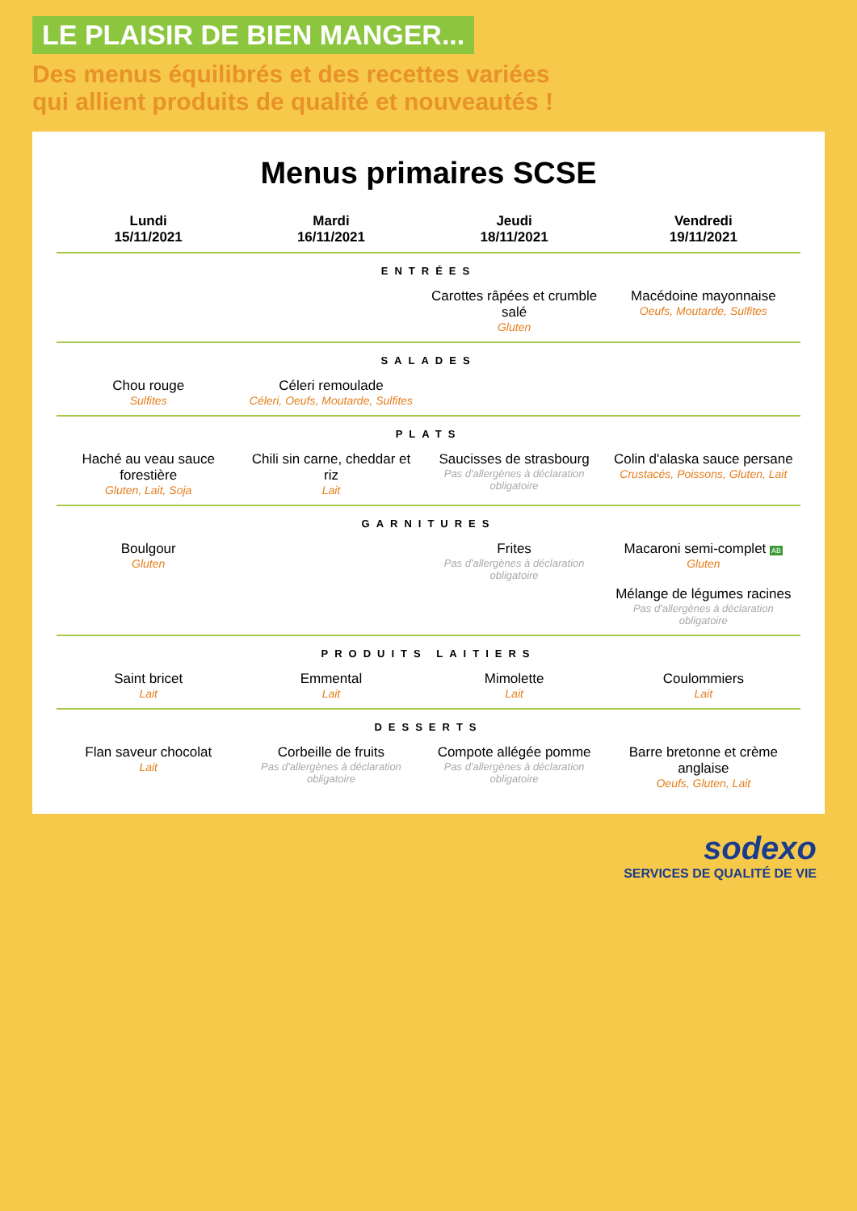LE PLAISIR DE BIEN MANGER...
Des menus équilibrés et des recettes variées
qui allient produits de qualité et nouveautés !
Menus primaires SCSE
| Lundi 15/11/2021 | Mardi 16/11/2021 | Jeudi 18/11/2021 | Vendredi 19/11/2021 |
| --- | --- | --- | --- |
| ENTRÉES | | | |
| | | Carottes râpées et crumble salé Gluten | Macédoine mayonnaise Oeufs, Moutarde, Sulfites |
| SALADES | | | |
| Chou rouge Sulfites | Céleri remoulade Céleri, Oeufs, Moutarde, Sulfites | | |
| PLATS | | | |
| Haché au veau sauce forestière Gluten, Lait, Soja | Chili sin carne, cheddar et riz Lait | Saucisses de strasbourg Pas d'allergènes à déclaration obligatoire | Colin d'alaska sauce persane Crustacés, Poissons, Gluten, Lait |
| GARNITURES | | | |
| Boulgour Gluten | | Frites Pas d'allergènes à déclaration obligatoire | Macaroni semi-complet AB Gluten Mélange de légumes racines Pas d'allergènes à déclaration obligatoire |
| PRODUITS LAITIERS | | | |
| Saint bricet Lait | Emmental Lait | Mimolette Lait | Coulommiers Lait |
| DESSERTS | | | |
| Flan saveur chocolat Lait | Corbeille de fruits Pas d'allergènes à déclaration obligatoire | Compote allégée pomme Pas d'allergènes à déclaration obligatoire | Barre bretonne et crème anglaise Oeufs, Gluten, Lait |
sodexo
SERVICES DE QUALITÉ DE VIE